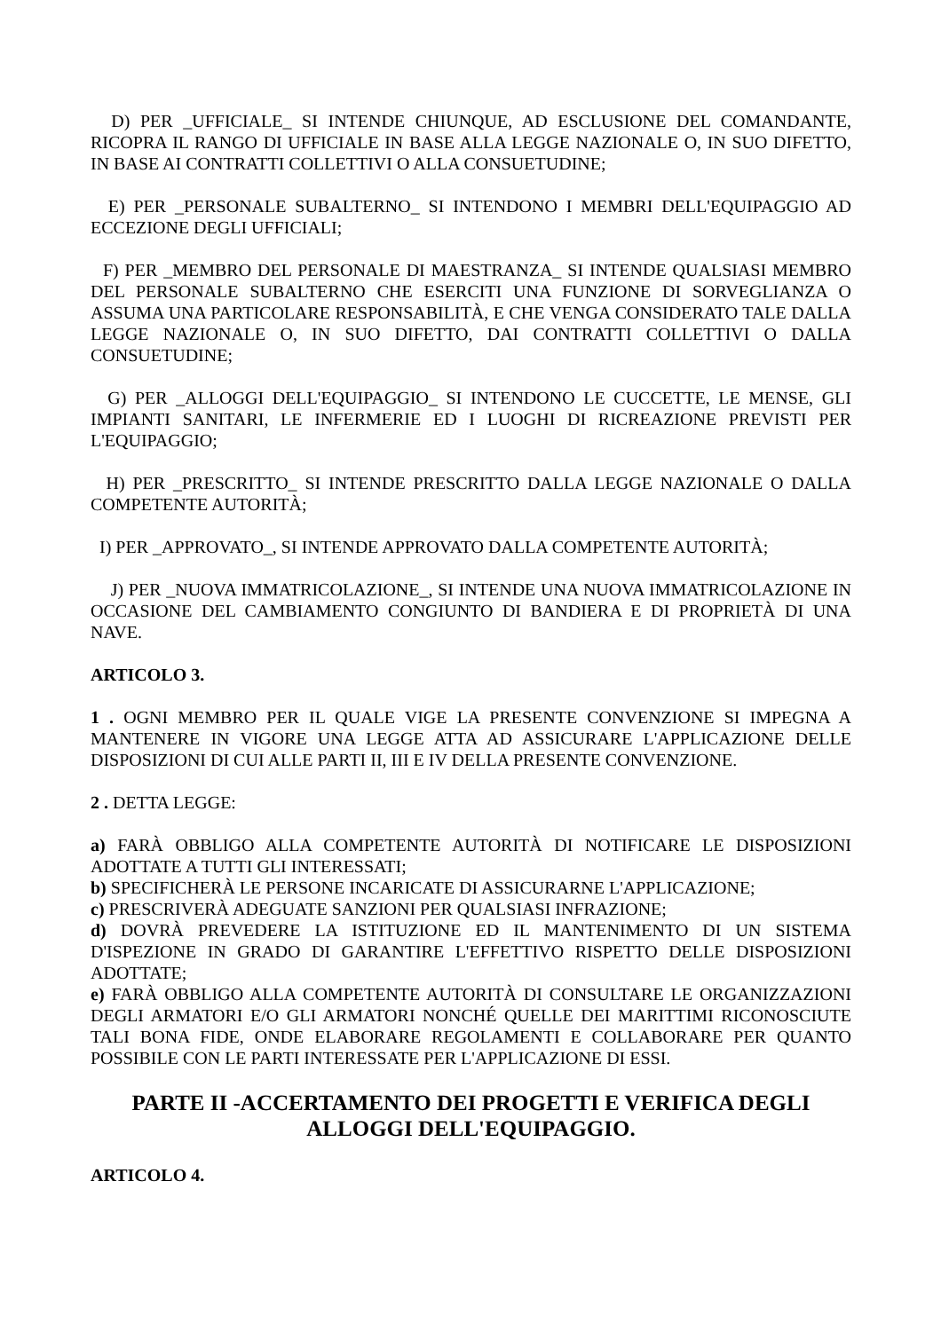D) PER _UFFICIALE_ SI INTENDE CHIUNQUE, AD ESCLUSIONE DEL COMANDANTE, RICOPRA IL RANGO DI UFFICIALE IN BASE ALLA LEGGE NAZIONALE O, IN SUO DIFETTO, IN BASE AI CONTRATTI COLLETTIVI O ALLA CONSUETUDINE;
E) PER _PERSONALE SUBALTERNO_ SI INTENDONO I MEMBRI DELL'EQUIPAGGIO AD ECCEZIONE DEGLI UFFICIALI;
F) PER _MEMBRO DEL PERSONALE DI MAESTRANZA_ SI INTENDE QUALSIASI MEMBRO DEL PERSONALE SUBALTERNO CHE ESERCITI UNA FUNZIONE DI SORVEGLIANZA O ASSUMA UNA PARTICOLARE RESPONSABILITÀ, E CHE VENGA CONSIDERATO TALE DALLA LEGGE NAZIONALE O, IN SUO DIFETTO, DAI CONTRATTI COLLETTIVI O DALLA CONSUETUDINE;
G) PER _ALLOGGI DELL'EQUIPAGGIO_ SI INTENDONO LE CUCCETTE, LE MENSE, GLI IMPIANTI SANITARI, LE INFERMERIE ED I LUOGHI DI RICREAZIONE PREVISTI PER L'EQUIPAGGIO;
H) PER _PRESCRITTO_ SI INTENDE PRESCRITTO DALLA LEGGE NAZIONALE O DALLA COMPETENTE AUTORITÀ;
I) PER _APPROVATO_, SI INTENDE APPROVATO DALLA COMPETENTE AUTORITÀ;
J) PER _NUOVA IMMATRICOLAZIONE_, SI INTENDE UNA NUOVA IMMATRICOLAZIONE IN OCCASIONE DEL CAMBIAMENTO CONGIUNTO DI BANDIERA E DI PROPRIETÀ DI UNA NAVE.
ARTICOLO 3.
1 . OGNI MEMBRO PER IL QUALE VIGE LA PRESENTE CONVENZIONE SI IMPEGNA A MANTENERE IN VIGORE UNA LEGGE ATTA AD ASSICURARE L'APPLICAZIONE DELLE DISPOSIZIONI DI CUI ALLE PARTI II, III E IV DELLA PRESENTE CONVENZIONE.
2 . DETTA LEGGE:
a) FARÀ OBBLIGO ALLA COMPETENTE AUTORITÀ DI NOTIFICARE LE DISPOSIZIONI ADOTTATE A TUTTI GLI INTERESSATI;
b) SPECIFICHERÀ LE PERSONE INCARICATE DI ASSICURARNE L'APPLICAZIONE;
c) PRESCRIVERÀ ADEGUATE SANZIONI PER QUALSIASI INFRAZIONE;
d) DOVRÀ PREVEDERE LA ISTITUZIONE ED IL MANTENIMENTO DI UN SISTEMA D'ISPEZIONE IN GRADO DI GARANTIRE L'EFFETTIVO RISPETTO DELLE DISPOSIZIONI ADOTTATE;
e) FARÀ OBBLIGO ALLA COMPETENTE AUTORITÀ DI CONSULTARE LE ORGANIZZAZIONI DEGLI ARMATORI E/O GLI ARMATORI NONCHÉ QUELLE DEI MARITTIMI RICONOSCIUTE TALI BONA FIDE, ONDE ELABORARE REGOLAMENTI E COLLABORARE PER QUANTO POSSIBILE CON LE PARTI INTERESSATE PER L'APPLICAZIONE DI ESSI.
PARTE II -ACCERTAMENTO DEI PROGETTI E VERIFICA DEGLI ALLOGGI DELL'EQUIPAGGIO.
ARTICOLO 4.